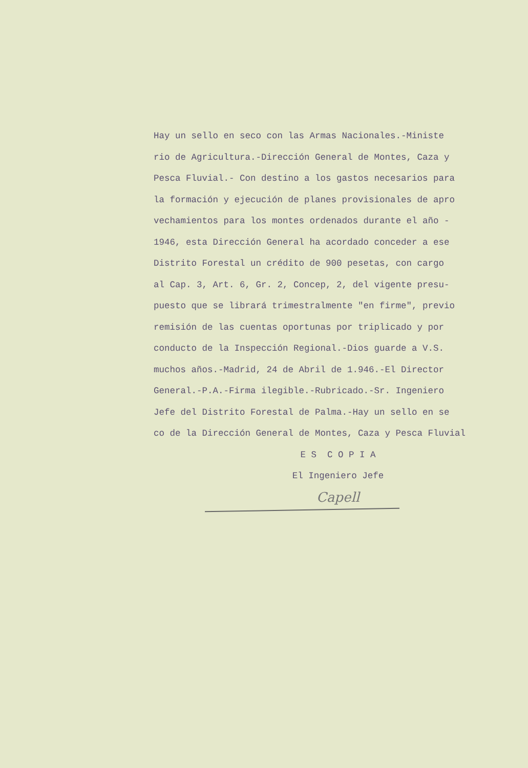Hay un sello en seco con las Armas Nacionales.-Ministe
rio de Agricultura.-Dirección General de Montes, Caza y
Pesca Fluvial.- Con destino a los gastos necesarios para
la formación y ejecución de planes provisionales de apro
vechamientos para los montes ordenados durante el año -
1946, esta Dirección General ha acordado conceder a ese
Distrito Forestal un crédito de 900 pesetas, con cargo
al Cap. 3, Art. 6, Gr. 2, Concep, 2, del vigente presu-
puesto que se librará trimestralmente "en firme", previo
remisión de las cuentas oportunas por triplicado y por
conducto de la Inspección Regional.-Dios guarde a V.S.
muchos años.-Madrid, 24 de Abril de 1.946.-El Director
General.-P.A.-Firma ilegible.-Rubricado.-Sr. Ingeniero
Jefe del Distrito Forestal de Palma.-Hay un sello en se
co de la Dirección General de Montes, Caza y Pesca Fluvial
E S C O P I A
El Ingeniero Jefe
Capell